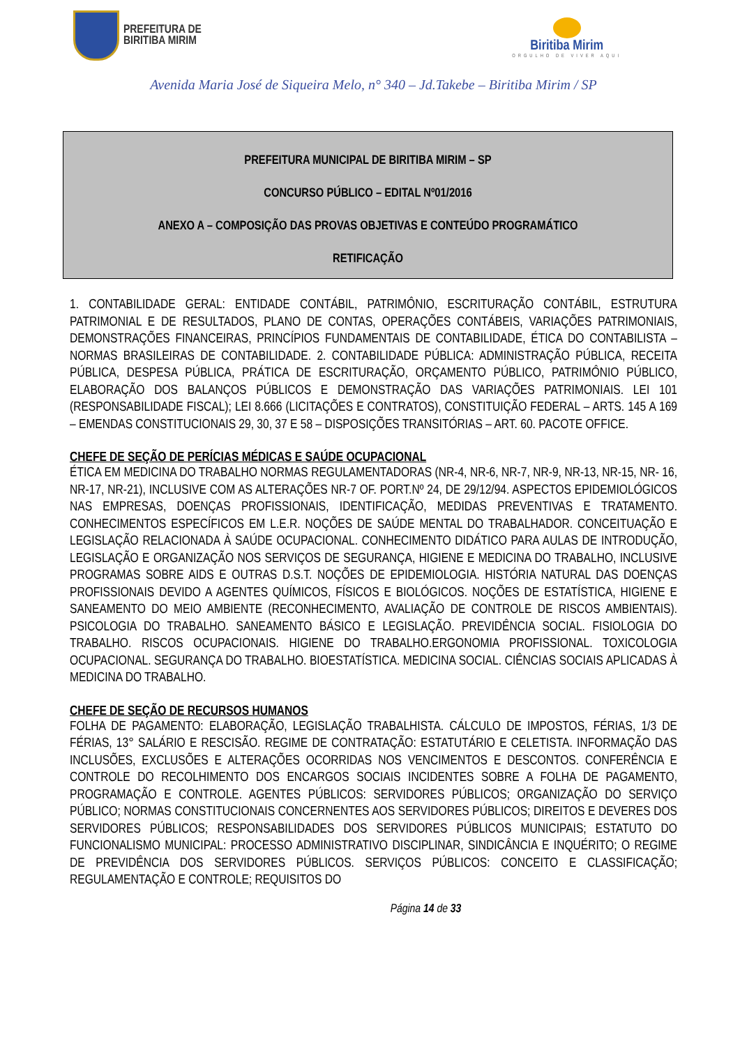PREFEITURA DE
BIRITIBA MIRIM
Biritiba Mirim
ORGULHO DE VIVER AQUI
Avenida Maria José de Siqueira Melo, n° 340 – Jd.Takebe – Biritiba Mirim / SP
PREFEITURA MUNICIPAL DE BIRITIBA MIRIM – SP
CONCURSO PÚBLICO – EDITAL Nº01/2016
ANEXO A – COMPOSIÇÃO DAS PROVAS OBJETIVAS E CONTEÚDO PROGRAMÁTICO
RETIFICAÇÃO
1. CONTABILIDADE GERAL: ENTIDADE CONTÁBIL, PATRIMÔNIO, ESCRITURAÇÃO CONTÁBIL, ESTRUTURA PATRIMONIAL E DE RESULTADOS, PLANO DE CONTAS, OPERAÇÕES CONTÁBEIS, VARIAÇÕES PATRIMONIAIS, DEMONSTRAÇÕES FINANCEIRAS, PRINCÍPIOS FUNDAMENTAIS DE CONTABILIDADE, ÉTICA DO CONTABILISTA – NORMAS BRASILEIRAS DE CONTABILIDADE. 2. CONTABILIDADE PÚBLICA: ADMINISTRAÇÃO PÚBLICA, RECEITA PÚBLICA, DESPESA PÚBLICA, PRÁTICA DE ESCRITURAÇÃO, ORÇAMENTO PÚBLICO, PATRIMÔNIO PÚBLICO, ELABORAÇÃO DOS BALANÇOS PÚBLICOS E DEMONSTRAÇÃO DAS VARIAÇÕES PATRIMONIAIS. LEI 101 (RESPONSABILIDADE FISCAL); LEI 8.666 (LICITAÇÕES E CONTRATOS), CONSTITUIÇÃO FEDERAL – ARTS. 145 A 169 – EMENDAS CONSTITUCIONAIS 29, 30, 37 E 58 – DISPOSIÇÕES TRANSITÓRIAS – ART. 60. PACOTE OFFICE.
CHEFE DE SEÇÃO DE PERÍCIAS MÉDICAS E SAÚDE OCUPACIONAL
ÉTICA EM MEDICINA DO TRABALHO NORMAS REGULAMENTADORAS (NR-4, NR-6, NR-7, NR-9, NR-13, NR-15, NR- 16, NR-17, NR-21), INCLUSIVE COM AS ALTERAÇÕES NR-7 OF. PORT.Nº 24, DE 29/12/94. ASPECTOS EPIDEMIOLÓGICOS NAS EMPRESAS, DOENÇAS PROFISSIONAIS, IDENTIFICAÇÃO, MEDIDAS PREVENTIVAS E TRATAMENTO. CONHECIMENTOS ESPECÍFICOS EM L.E.R. NOÇÕES DE SAÚDE MENTAL DO TRABALHADOR. CONCEITUAÇÃO E LEGISLAÇÃO RELACIONADA À SAÚDE OCUPACIONAL. CONHECIMENTO DIDÁTICO PARA AULAS DE INTRODUÇÃO, LEGISLAÇÃO E ORGANIZAÇÃO NOS SERVIÇOS DE SEGURANÇA, HIGIENE E MEDICINA DO TRABALHO, INCLUSIVE PROGRAMAS SOBRE AIDS E OUTRAS D.S.T. NOÇÕES DE EPIDEMIOLOGIA. HISTÓRIA NATURAL DAS DOENÇAS PROFISSIONAIS DEVIDO A AGENTES QUÍMICOS, FÍSICOS E BIOLÓGICOS. NOÇÕES DE ESTATÍSTICA, HIGIENE E SANEAMENTO DO MEIO AMBIENTE (RECONHECIMENTO, AVALIAÇÃO DE CONTROLE DE RISCOS AMBIENTAIS). PSICOLOGIA DO TRABALHO. SANEAMENTO BÁSICO E LEGISLAÇÃO. PREVIDÊNCIA SOCIAL. FISIOLOGIA DO TRABALHO. RISCOS OCUPACIONAIS. HIGIENE DO TRABALHO.ERGONOMIA PROFISSIONAL. TOXICOLOGIA OCUPACIONAL. SEGURANÇA DO TRABALHO. BIOESTATÍSTICA. MEDICINA SOCIAL. CIÊNCIAS SOCIAIS APLICADAS À MEDICINA DO TRABALHO.
CHEFE DE SEÇÃO DE RECURSOS HUMANOS
FOLHA DE PAGAMENTO: ELABORAÇÃO, LEGISLAÇÃO TRABALHISTA. CÁLCULO DE IMPOSTOS, FÉRIAS, 1/3 DE FÉRIAS, 13° SALÁRIO E RESCISÃO. REGIME DE CONTRATAÇÃO: ESTATUTÁRIO E CELETISTA. INFORMAÇÃO DAS INCLUSÕES, EXCLUSÕES E ALTERAÇÕES OCORRIDAS NOS VENCIMENTOS E DESCONTOS. CONFERÊNCIA E CONTROLE DO RECOLHIMENTO DOS ENCARGOS SOCIAIS INCIDENTES SOBRE A FOLHA DE PAGAMENTO, PROGRAMAÇÃO E CONTROLE. AGENTES PÚBLICOS: SERVIDORES PÚBLICOS; ORGANIZAÇÃO DO SERVIÇO PÚBLICO; NORMAS CONSTITUCIONAIS CONCERNENTES AOS SERVIDORES PÚBLICOS; DIREITOS E DEVERES DOS SERVIDORES PÚBLICOS; RESPONSABILIDADES DOS SERVIDORES PÚBLICOS MUNICIPAIS; ESTATUTO DO FUNCIONALISMO MUNICIPAL: PROCESSO ADMINISTRATIVO DISCIPLINAR, SINDICÂNCIA E INQUÉRITO; O REGIME DE PREVIDÊNCIA DOS SERVIDORES PÚBLICOS. SERVIÇOS PÚBLICOS: CONCEITO E CLASSIFICAÇÃO; REGULAMENTAÇÃO E CONTROLE; REQUISITOS DO
Página 14 de 33